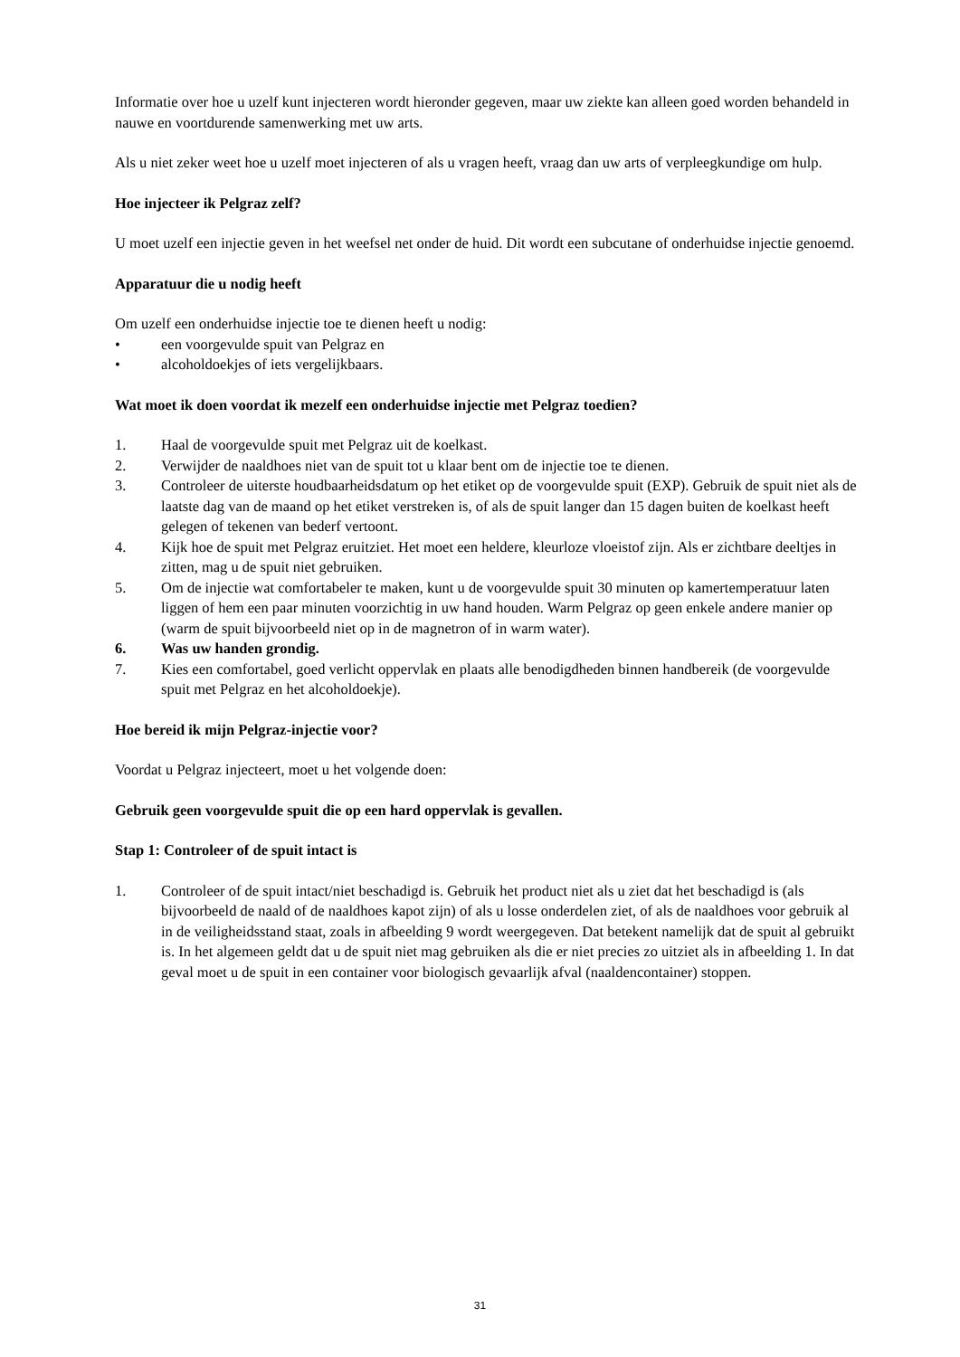Informatie over hoe u uzelf kunt injecteren wordt hieronder gegeven, maar uw ziekte kan alleen goed worden behandeld in nauwe en voortdurende samenwerking met uw arts.
Als u niet zeker weet hoe u uzelf moet injecteren of als u vragen heeft, vraag dan uw arts of verpleegkundige om hulp.
Hoe injecteer ik Pelgraz zelf?
U moet uzelf een injectie geven in het weefsel net onder de huid. Dit wordt een subcutane of onderhuidse injectie genoemd.
Apparatuur die u nodig heeft
Om uzelf een onderhuidse injectie toe te dienen heeft u nodig:
• een voorgevulde spuit van Pelgraz en
• alcoholdoekjes of iets vergelijkbaars.
Wat moet ik doen voordat ik mezelf een onderhuidse injectie met Pelgraz toedien?
1. Haal de voorgevulde spuit met Pelgraz uit de koelkast.
2. Verwijder de naaldhoes niet van de spuit tot u klaar bent om de injectie toe te dienen.
3. Controleer de uiterste houdbaarheidsdatum op het etiket op de voorgevulde spuit (EXP). Gebruik de spuit niet als de laatste dag van de maand op het etiket verstreken is, of als de spuit langer dan 15 dagen buiten de koelkast heeft gelegen of tekenen van bederf vertoont.
4. Kijk hoe de spuit met Pelgraz eruitziet. Het moet een heldere, kleurloze vloeistof zijn. Als er zichtbare deeltjes in zitten, mag u de spuit niet gebruiken.
5. Om de injectie wat comfortabeler te maken, kunt u de voorgevulde spuit 30 minuten op kamertemperatuur laten liggen of hem een paar minuten voorzichtig in uw hand houden. Warm Pelgraz op geen enkele andere manier op (warm de spuit bijvoorbeeld niet op in de magnetron of in warm water).
6. Was uw handen grondig.
7. Kies een comfortabel, goed verlicht oppervlak en plaats alle benodigdheden binnen handbereik (de voorgevulde spuit met Pelgraz en het alcoholdoekje).
Hoe bereid ik mijn Pelgraz-injectie voor?
Voordat u Pelgraz injecteert, moet u het volgende doen:
Gebruik geen voorgevulde spuit die op een hard oppervlak is gevallen.
Stap 1: Controleer of de spuit intact is
1. Controleer of de spuit intact/niet beschadigd is. Gebruik het product niet als u ziet dat het beschadigd is (als bijvoorbeeld de naald of de naaldhoes kapot zijn) of als u losse onderdelen ziet, of als de naaldhoes voor gebruik al in de veiligheidsstand staat, zoals in afbeelding 9 wordt weergegeven. Dat betekent namelijk dat de spuit al gebruikt is. In het algemeen geldt dat u de spuit niet mag gebruiken als die er niet precies zo uitziet als in afbeelding 1. In dat geval moet u de spuit in een container voor biologisch gevaarlijk afval (naaldencontainer) stoppen.
31